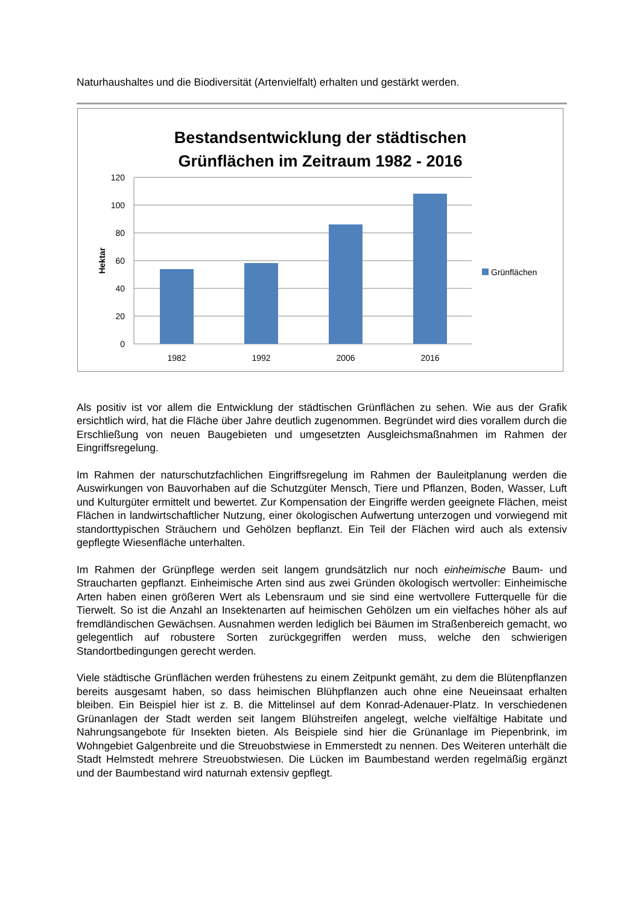Naturhaushaltes und die Biodiversität (Artenvielfalt) erhalten und gestärkt werden.
Bestandsentwicklung der städtischen
Grünflächen im Zeitraum 1982 - 2016
120
100
80
60
40
20
0
1982
1992
2006
2016
Hektar
Grünflächen
Als positiv ist vor allem die Entwicklung der städtischen Grünflächen zu sehen. Wie aus der Grafik ersichtlich wird, hat die Fläche über Jahre deutlich zugenommen. Begründet wird dies vorallem durch die Erschließung von neuen Baugebieten und umgesetzten Ausgleichsmaßnahmen im Rahmen der Eingriffsregelung.
Im Rahmen der naturschutzfachlichen Eingriffsregelung im Rahmen der Bauleitplanung werden die Auswirkungen von Bauvorhaben auf die Schutzgüter Mensch, Tiere und Pflanzen, Boden, Wasser, Luft und Kulturgüter ermittelt und bewertet. Zur Kompensation der Eingriffe werden geeignete Flächen, meist Flächen in landwirtschaftlicher Nutzung, einer ökologischen Aufwertung unterzogen und vorwiegend mit standorttypischen Sträuchern und Gehölzen bepflanzt. Ein Teil der Flächen wird auch als extensiv gepflegte Wiesenfläche unterhalten.
Im Rahmen der Grünpflege werden seit langem grundsätzlich nur noch einheimische Baum- und Straucharten gepflanzt. Einheimische Arten sind aus zwei Gründen ökologisch wertvoller: Einheimische Arten haben einen größeren Wert als Lebensraum und sie sind eine wertvollere Futterquelle für die Tierwelt. So ist die Anzahl an Insektenarten auf heimischen Gehölzen um ein vielfaches höher als auf fremdländischen Gewächsen. Ausnahmen werden lediglich bei Bäumen im Straßenbereich gemacht, wo gelegentlich auf robustere Sorten zurückgegriffen werden muss, welche den schwierigen Standortbedingungen gerecht werden.
Viele städtische Grünflächen werden frühestens zu einem Zeitpunkt gemäht, zu dem die Blütenpflanzen bereits ausgesamt haben, so dass heimischen Blühpflanzen auch ohne eine Neueinsaat erhalten bleiben. Ein Beispiel hier ist z. B. die Mittelinsel auf dem Konrad-Adenauer-Platz. In verschiedenen Grünanlagen der Stadt werden seit langem Blühstreifen angelegt, welche vielfältige Habitate und Nahrungsangebote für Insekten bieten. Als Beispiele sind hier die Grünanlage im Piepenbrink, im Wohngebiet Galgenbreite und die Streuobstwiese in Emmerstedt zu nennen. Des Weiteren unterhält die Stadt Helmstedt mehrere Streuobstwiesen. Die Lücken im Baumbestand werden regelmäßig ergänzt und der Baumbestand wird naturnah extensiv gepflegt.